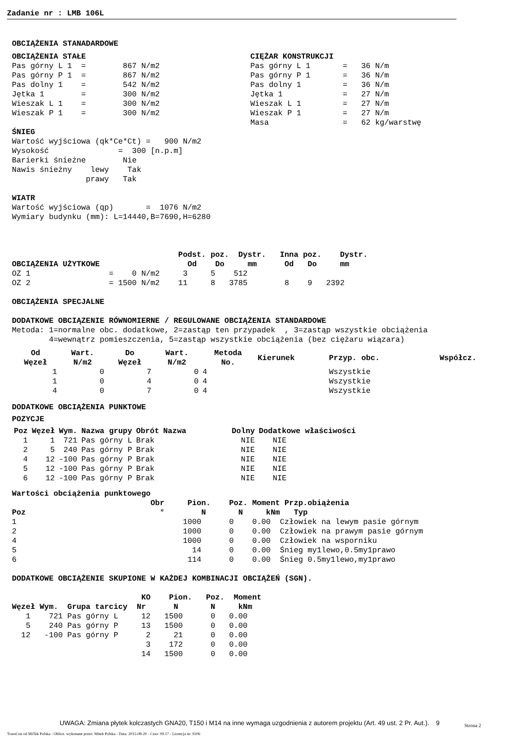Zadanie nr : LMB 106L
OBCIĄŻENIA STANADARDOWE
OBCIĄŻENIA STAŁE
Pas górny L 1  =        867 N/m2
Pas górny P 1  =        867 N/m2
Pas dolny 1    =        542 N/m2
Jętka 1        =        300 N/m2
Wieszak L 1    =        300 N/m2
Wieszak P 1    =        300 N/m2
CIĘŻAR KONSTRUKCJI
Pas górny L 1       =   36 N/m
Pas górny P 1       =   36 N/m
Pas dolny 1         =   36 N/m
Jętka 1             =   27 N/m
Wieszak L 1         =   27 N/m
Wieszak P 1         =   27 N/m
Masa                =   62 kg/warstwę
ŚNIEG
Wartość wyjściowa (qk*Ce*Ct) =   900 N/m2
Wysokość               =  300 [n.p.m]
Barierki śnieżne        Nie
Nawis śnieżny    lewy    Tak
                prawy   Tak

WIATR
Wartość wyjściowa (qp)       =  1076 N/m2
Wymiary budynku (mm): L=14440,B=7690,H=6280



                                    Podst. poz.  Dystr.   Inna poz.    Dystr.
OBCIĄŻENIA UŻYTKOWE                   Od    Do     mm      Od   Do     mm
OZ 1                 =    0 N/m2     3     5    512
OZ 2                 = 1500 N/m2    11     8   3785        8    9   2392

OBCIĄŻENIA SPECJALNE

DODATKOWE OBCIĄZENIE RÓWNOMIERNE / REGULOWANE OBCIĄŻENIA STANDARDOWE
Metoda: 1=normalne obc. dodatkowe, 2=zastąp ten przypadek  , 3=zastąp wszystkie obciążenia
        4=wewnątrz pomieszczenia, 5=zastąp wszystkie obciążenia (bez ciężaru wiązara)
| Od Węzeł | Wart. N/m2 | Do Węzeł | Wart. N/m2 | Metoda No. | Kierunek | Przyp. obc. | Współcz. |
| --- | --- | --- | --- | --- | --- | --- | --- |
| 1 | 0 | 7 | 0 | 4 | | Wszystkie | |
| 1 | 0 | 4 | 0 | 4 | | Wszystkie | |
| 4 | 0 | 7 | 0 | 4 | | Wszystkie | |
DODATKOWE OBCIĄŻENIA PUNKTOWE
POZYCJE
| Poz | Węzeł | Wym. | Nazwa grupy | Obrót | Nazwa | Dolny | Dodatkowe właściwości |
| --- | --- | --- | --- | --- | --- | --- | --- |
| 1 | 1 | 721 | Pas górny L | Brak | | NIE | NIE |
| 2 | 5 | 240 | Pas górny P | Brak | | NIE | NIE |
| 4 | 12 | -100 | Pas górny P | Brak | | NIE | NIE |
| 5 | 12 | -100 | Pas górny P | Brak | | NIE | NIE |
| 6 | 12 | -100 | Pas górny P | Brak | | NIE | NIE |
Wartości obciążenia punktowego
                              Obr     Pion.    Poz. Moment Przp.obiążenia
Poz                             °        N       N     kNm   Typ
1                                    1000      0    0.00  Człowiek na lewym pasie górnym
2                                    1000      0    0.00  Człowiek na prawym pasie górnym
4                                    1000      0    0.00  Człowiek na wsporniku
5                                      14      0    0.00  Śnieg my1lewo,0.5my1prawo
6                                     114      0    0.00  Śnieg 0.5my1lewo,my1prawo

DODATKOWE OBCIĄŻENIE SKUPIONE W KAŻDEJ KOMBINACJI OBCIĄŻEŃ (SGN).

                            KO    Pion.   Poz.  Moment
Węzeł Wym.  Grupa tarcicy  Nr      N       N     kNm
   1    721 Pas górny L     12   1500      0   0.00
   5    240 Pas górny P     13   1500      0   0.00
  12   -100 Pas górny P      2     21      0   0.00
                             3    172      0   0.00
                            14   1500      0   0.00
UWAGA: Zmiana płytek kolczastych GNA20, T150 i M14 na inne wymaga uzgodnienia z autorem projektu (Art. 49 ust. 2 Pr. Aut.). 9
Strona 2
TrussCon od MiTek Polska - Oblicz. wykonane przez: Mitek Polska - Data: 2015-08-20 - Czas: 09.17 - Licencja nr: 9106